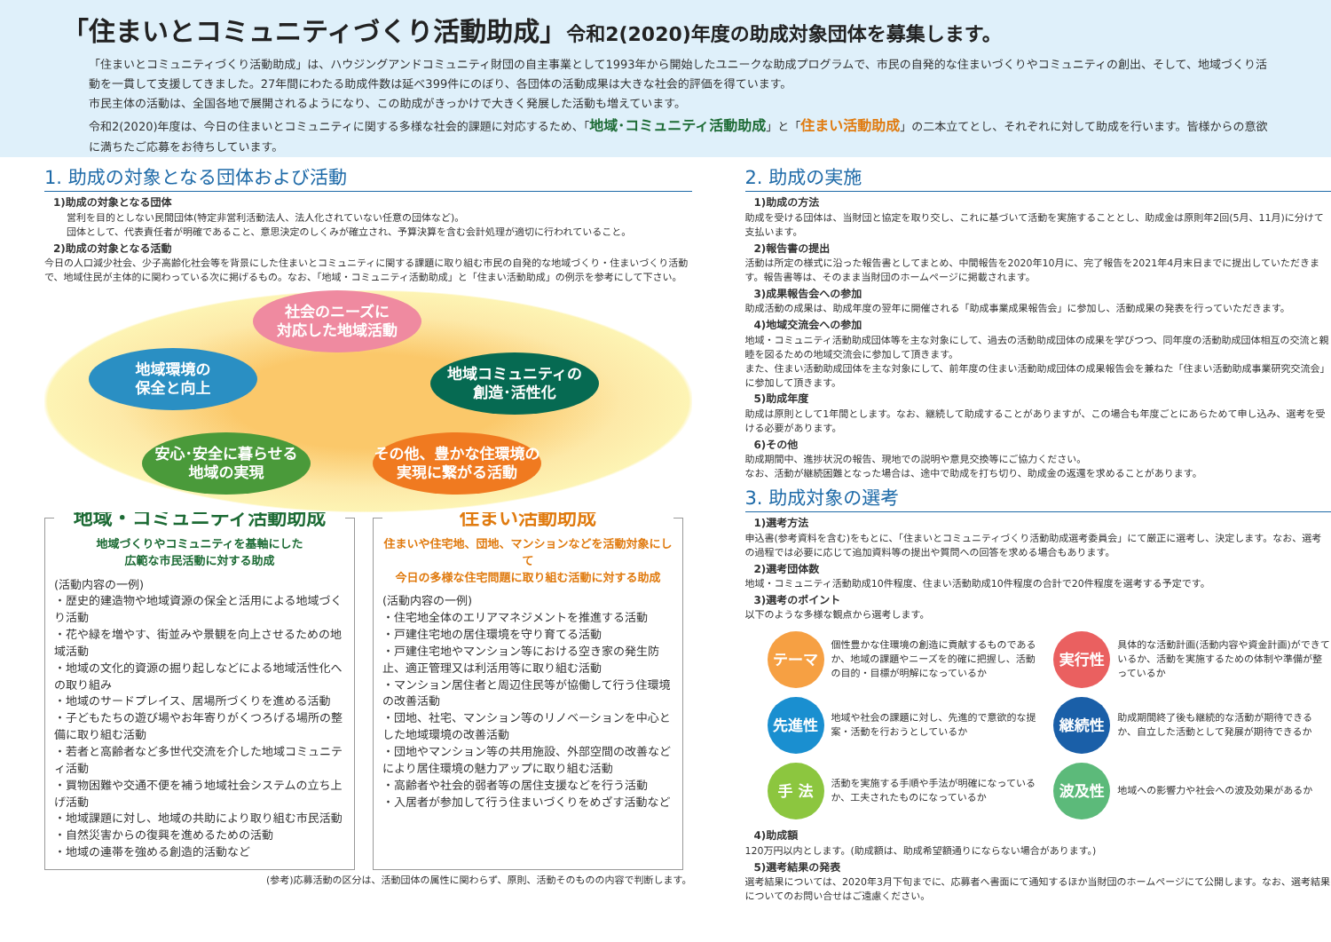「住まいとコミュニティづくり活動助成」令和2(2020)年度の助成対象団体を募集します。
「住まいとコミュニティづくり活動助成」は、ハウジングアンドコミュニティ財団の自主事業として1993年から開始したユニークな助成プログラムで、市民の自発的な住まいづくりやコミュニティの創出、そして、地域づくり活動を一貫して支援してきました。27年間にわたる助成件数は延べ399件にのぼり、各団体の活動成果は大きな社会的評価を得ています。
市民主体の活動は、全国各地で展開されるようになり、この助成がきっかけで大きく発展した活動も増えています。
令和2(2020)年度は、今日の住まいとコミュニティに関する多様な社会的課題に対応するため、「地域･コミュニティ活動助成」と「住まい活動助成」の二本立てとし、それぞれに対して助成を行います。皆様からの意欲に満ちたご応募をお待ちしています。
1. 助成の対象となる団体および活動
1)助成の対象となる団体
営利を目的としない民間団体(特定非営利活動法人、法人化されていない任意の団体など)。
団体として、代表責任者が明確であること、意思決定のしくみが確立され、予算決算を含む会計処理が適切に行われていること。
2)助成の対象となる活動
今日の人口減少社会、少子高齢化社会等を背景にした住まいとコミュニティに関する課題に取り組む市民の自発的な地域づくり・住まいづくり活動で、地域住民が主体的に関わっている次に掲げるもの。なお、「地域・コミュニティ活動助成」と「住まい活動助成」の例示を参考にして下さい。
社会のニーズに
対応した地域活動
地域環境の
保全と向上
地域コミュニティの
創造･活性化
安心･安全に暮らせる
地域の実現
その他、豊かな住環境の
実現に繋がる活動
地域・コミュニティ活動助成
地域づくりやコミュニティを基軸にした
広範な市民活動に対する助成
(活動内容の一例)
・歴史的建造物や地域資源の保全と活用による地域づくり活動
・花や緑を増やす、街並みや景観を向上させるための地域活動
・地域の文化的資源の掘り起しなどによる地域活性化への取り組み
・地域のサードプレイス、居場所づくりを進める活動
・子どもたちの遊び場やお年寄りがくつろげる場所の整備に取り組む活動
・若者と高齢者など多世代交流を介した地域コミュニティ活動
・買物困難や交通不便を補う地域社会システムの立ち上げ活動
・地域課題に対し、地域の共助により取り組む市民活動
・自然災害からの復興を進めるための活動
・地域の連帯を強める創造的活動など
住まい活動助成
住まいや住宅地、団地、マンションなどを活動対象にして
今日の多様な住宅問題に取り組む活動に対する助成
(活動内容の一例)
・住宅地全体のエリアマネジメントを推進する活動
・戸建住宅地の居住環境を守り育てる活動
・戸建住宅地やマンション等における空き家の発生防止、適正管理又は利活用等に取り組む活動
・マンション居住者と周辺住民等が協働して行う住環境の改善活動
・団地、社宅、マンション等のリノベーションを中心とした地域環境の改善活動
・団地やマンション等の共用施設、外部空間の改善などにより居住環境の魅力アップに取り組む活動
・高齢者や社会的弱者等の居住支援などを行う活動
・入居者が参加して行う住まいづくりをめざす活動など
(参考)応募活動の区分は、活動団体の属性に関わらず、原則、活動そのものの内容で判断します。
2. 助成の実施
1)助成の方法
助成を受ける団体は、当財団と協定を取り交し、これに基づいて活動を実施することとし、助成金は原則年2回(5月、11月)に分けて支払います。
2)報告書の提出
活動は所定の様式に沿った報告書としてまとめ、中間報告を2020年10月に、完了報告を2021年4月末日までに提出していただきます。報告書等は、そのまま当財団のホームページに掲載されます。
3)成果報告会への参加
助成活動の成果は、助成年度の翌年に開催される「助成事業成果報告会」に参加し、活動成果の発表を行っていただきます。
4)地域交流会への参加
地域・コミュニティ活動助成団体等を主な対象にして、過去の活動助成団体の成果を学びつつ、同年度の活動助成団体相互の交流と親睦を図るための地域交流会に参加して頂きます。
また、住まい活動助成団体を主な対象にして、前年度の住まい活動助成団体の成果報告会を兼ねた「住まい活動助成事業研究交流会」に参加して頂きます。
5)助成年度
助成は原則として1年間とします。なお、継続して助成することがありますが、この場合も年度ごとにあらためて申し込み、選考を受ける必要があります。
6)その他
助成期間中、進捗状況の報告、現地での説明や意見交換等にご協力ください。
なお、活動が継続困難となった場合は、途中で助成を打ち切り、助成金の返還を求めることがあります。
3. 助成対象の選考
1)選考方法
申込書(参考資料を含む)をもとに、「住まいとコミュニティづくり活動助成選考委員会」にて厳正に選考し、決定します。なお、選考の過程では必要に応じて追加資料等の提出や質問への回答を求める場合もあります。
2)選考団体数
地域・コミュニティ活動助成10件程度、住まい活動助成10件程度の合計で20件程度を選考する予定です。
3)選考のポイント
以下のような多様な観点から選考します。
テーマ
個性豊かな住環境の創造に貢献するものであるか、地域の課題やニーズを的確に把握し、活動の目的・目標が明解になっているか
実行性
具体的な活動計画(活動内容や資金計画)ができているか、活動を実施するための体制や準備が整っているか
先進性
地域や社会の課題に対し、先進的で意欲的な提案・活動を行おうとしているか
継続性
助成期間終了後も継続的な活動が期待できるか、自立した活動として発展が期待できるか
手 法
活動を実施する手順や手法が明確になっているか、工夫されたものになっているか
波及性
地域への影響力や社会への波及効果があるか
4)助成額
120万円以内とします。(助成額は、助成希望額通りにならない場合があります。)
5)選考結果の発表
選考結果については、2020年3月下旬までに、応募者へ書面にて通知するほか当財団のホームページにて公開します。なお、選考結果についてのお問い合せはご遠慮ください。